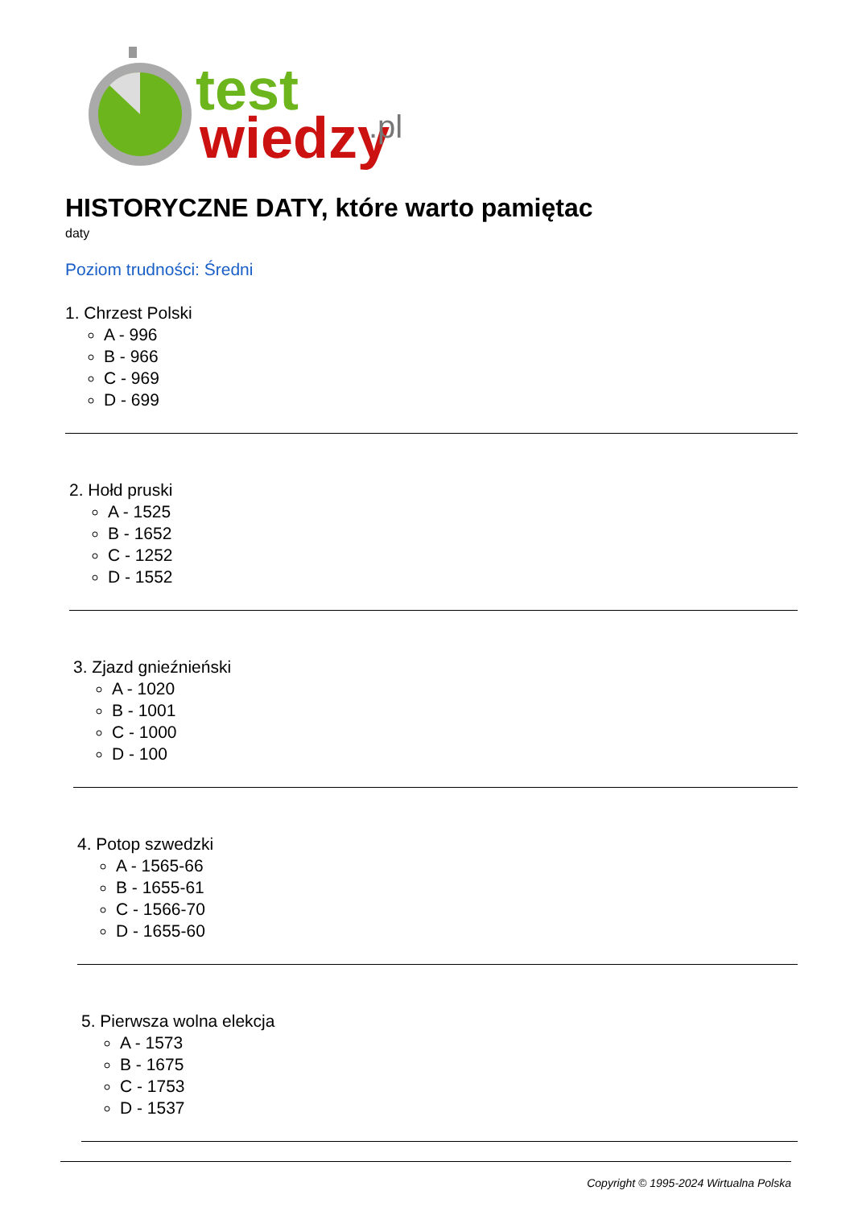test
wiedzy
.pl
HISTORYCZNE DATY, które warto pamiętac
daty
Poziom trudności: Średni
1. Chrzest Polski
A - 996
B - 966
C - 969
D - 699
2. Hołd pruski
A - 1525
B - 1652
C - 1252
D - 1552
3. Zjazd gnieźnieński
A - 1020
B - 1001
C - 1000
D - 100
4. Potop szwedzki
A - 1565-66
B - 1655-61
C - 1566-70
D - 1655-60
5. Pierwsza wolna elekcja
A - 1573
B - 1675
C - 1753
D - 1537
Copyright © 1995-2024 Wirtualna Polska